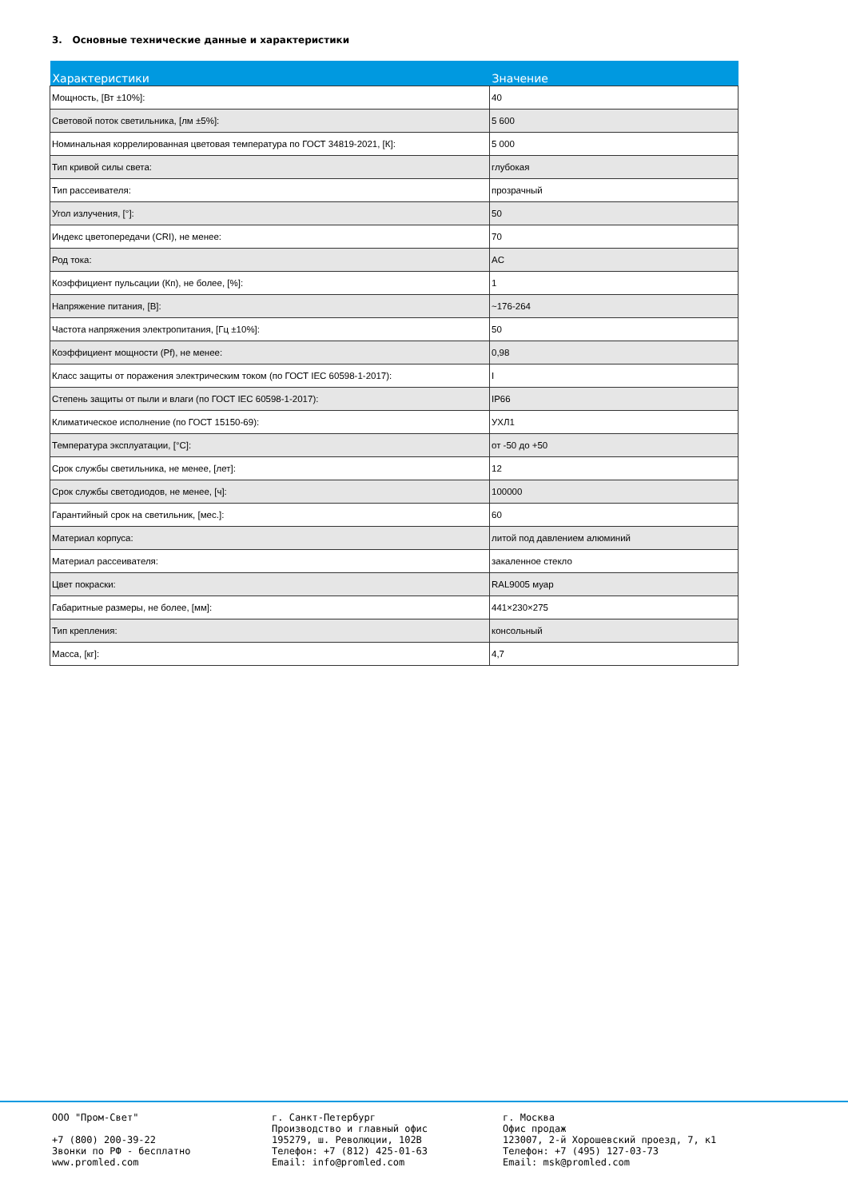3. Основные технические данные и характеристики
| Характеристики | Значение |
| --- | --- |
| Мощность, [Вт ±10%]: | 40 |
| Световой поток светильника, [лм ±5%]: | 5 600 |
| Номинальная коррелированная цветовая температура по ГОСТ 34819-2021, [К]: | 5 000 |
| Тип кривой силы света: | глубокая |
| Тип рассеивателя: | прозрачный |
| Угол излучения, [°]: | 50 |
| Индекс цветопередачи (CRI), не менее: | 70 |
| Род тока: | AC |
| Коэффициент пульсации (Кп), не более, [%]: | 1 |
| Напряжение питания, [В]: | ~176-264 |
| Частота напряжения электропитания, [Гц ±10%]: | 50 |
| Коэффициент мощности (Pf), не менее: | 0,98 |
| Класс защиты от поражения электрическим током (по ГОСТ IEC 60598-1-2017): | I |
| Степень защиты от пыли и влаги (по ГОСТ IEC 60598-1-2017): | IP66 |
| Климатическое исполнение (по ГОСТ 15150-69): | УХЛ1 |
| Температура эксплуатации, [°С]: | от -50 до +50 |
| Срок службы светильника, не менее, [лет]: | 12 |
| Срок службы светодиодов, не менее, [ч]: | 100000 |
| Гарантийный срок на светильник, [мес.]: | 60 |
| Материал корпуса: | литой под давлением алюминий |
| Материал рассеивателя: | закаленное стекло |
| Цвет покраски: | RAL9005 муар |
| Габаритные размеры, не более, [мм]: | 441×230×275 |
| Тип крепления: | консольный |
| Масса, [кг]: | 4,7 |
ООО "Пром-Свет"
+7 (800) 200-39-22
Звонки по РФ - бесплатно
www.promled.com
г. Санкт-Петербург
Производство и главный офис
195279, ш. Революции, 102В
Телефон: +7 (812) 425-01-63
Email: info@promled.com
г. Москва
Офис продаж
123007, 2-й Хорошевский проезд, 7, к1
Телефон: +7 (495) 127-03-73
Email: msk@promled.com